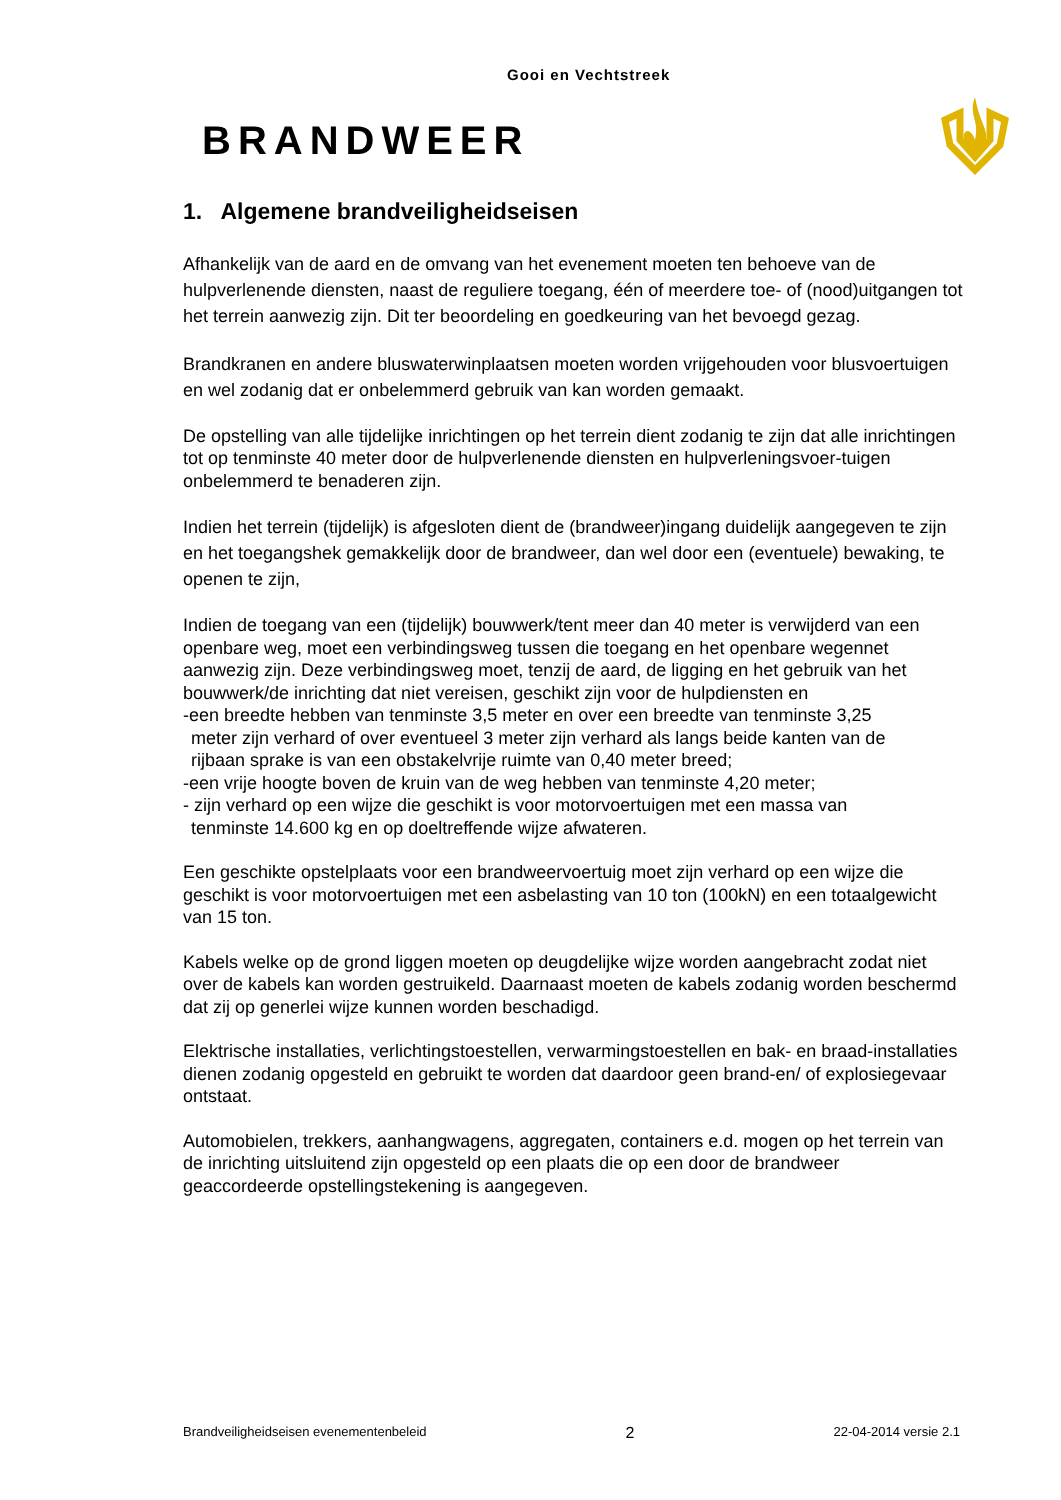Gooi en Vechtstreek
BRANDWEER
1. Algemene brandveiligheidseisen
Afhankelijk van de aard en de omvang van het evenement moeten ten behoeve van de hulpverlenende diensten, naast de reguliere toegang, één of meerdere toe- of (nood)uitgangen tot het terrein aanwezig zijn. Dit ter beoordeling en goedkeuring van het bevoegd gezag.
Brandkranen en andere bluswaterwinplaatsen moeten worden vrijgehouden voor blusvoertuigen en wel zodanig dat er onbelemmerd gebruik van kan worden gemaakt.
De opstelling van alle tijdelijke inrichtingen op het terrein dient zodanig te zijn dat alle inrichtingen tot op tenminste 40 meter door de hulpverlenende diensten en hulpverleningsvoer-tuigen onbelemmerd te benaderen zijn.
Indien het terrein (tijdelijk) is afgesloten dient de (brandweer)ingang duidelijk aangegeven te zijn en het toegangshek gemakkelijk door de brandweer, dan wel door een (eventuele) bewaking, te openen te zijn,
Indien de toegang van een (tijdelijk) bouwwerk/tent meer dan 40 meter is verwijderd van een openbare weg, moet een verbindingsweg tussen die toegang en het openbare wegennet aanwezig zijn. Deze verbindingsweg moet, tenzij de aard, de ligging en het gebruik van het bouwwerk/de inrichting dat niet vereisen, geschikt zijn voor de hulpdiensten en
-een breedte hebben van tenminste 3,5 meter en over een breedte van tenminste 3,25
meter zijn verhard of over eventueel 3 meter zijn verhard als langs beide kanten van de
rijbaan sprake is van een obstakelvrije ruimte van 0,40 meter breed;
-een vrije hoogte boven de kruin van de weg hebben van tenminste 4,20 meter;
- zijn verhard op een wijze die geschikt is voor motorvoertuigen met een massa van
tenminste 14.600 kg en op doeltreffende wijze afwateren.
Een geschikte opstelplaats voor een brandweervoertuig moet zijn verhard op een wijze die geschikt is voor motorvoertuigen met een asbelasting van 10 ton (100kN) en een totaalgewicht van 15 ton.
Kabels welke op de grond liggen moeten op deugdelijke wijze worden aangebracht zodat niet over de kabels kan worden gestruikeld. Daarnaast moeten de kabels zodanig worden beschermd dat zij op generlei wijze kunnen worden beschadigd.
Elektrische installaties, verlichtingstoestellen, verwarmingstoestellen en bak- en braad-installaties dienen zodanig opgesteld en gebruikt te worden dat daardoor geen brand-en/ of explosiegevaar ontstaat.
Automobielen, trekkers, aanhangwagens, aggregaten, containers e.d. mogen op het terrein van de inrichting uitsluitend zijn opgesteld op een plaats die op een door de brandweer geaccordeerde opstellingstekening is aangegeven.
Brandveiligheidseisen evenementenbeleid 2 22-04-2014 versie 2.1